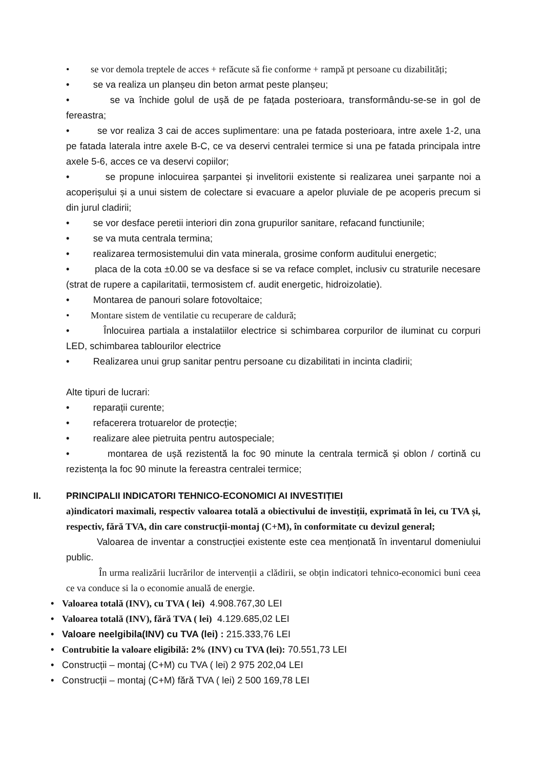• se vor demola treptele de acces + refăcute să fie conforme + rampă pt persoane cu dizabilități;
• se va realiza un planșeu din beton armat peste planșeu;
• se va închide golul de ușă de pe fațada posterioara, transformându-se-se in gol de fereastra;
• se vor realiza 3 cai de acces suplimentare: una pe fatada posterioara, intre axele 1-2, una pe fatada laterala intre axele B-C, ce va deservi centralei termice si una pe fatada principala intre axele 5-6, acces ce va deservi copiilor;
• se propune inlocuirea șarpantei și invelitorii existente si realizarea unei șarpante noi a acoperișului și a unui sistem de colectare si evacuare a apelor pluviale de pe acoperis precum si din jurul cladirii;
• se vor desface peretii interiori din zona grupurilor sanitare, refacand functiunile;
• se va muta centrala termina;
• realizarea termosistemului din vata minerala, grosime conform auditului energetic;
• placa de la cota ±0.00 se va desface si se va reface complet, inclusiv cu straturile necesare (strat de rupere a capilaritatii, termosistem cf. audit energetic, hidroizolatie).
• Montarea de panouri solare fotovoltaice;
• Montare sistem de ventilatie cu recuperare de caldură;
• Înlocuirea partiala a instalatiilor electrice si schimbarea corpurilor de iluminat cu corpuri LED, schimbarea tablourilor electrice
• Realizarea unui grup sanitar pentru persoane cu dizabilitati in incinta cladirii;
Alte tipuri de lucrari:
• reparații curente;
• refacerera trotuarelor de protecție;
• realizare alee pietruita pentru autospeciale;
• montarea de ușă rezistentă la foc 90 minute la centrala termică și oblon / cortină cu rezistența la foc 90 minute la fereastra centralei termice;
II. PRINCIPALII INDICATORI TEHNICO-ECONOMICI AI INVESTIȚIEI
a)indicatori maximali, respectiv valoarea totală a obiectivului de investiții, exprimată în lei, cu TVA și, respectiv, fără TVA, din care construcții-montaj (C+M), în conformitate cu devizul general;
Valoarea de inventar a construcției existente este cea menționată în inventarul domeniului public.
În urma realizării lucrărilor de intervenții a clădirii, se obțin indicatori tehnico-economici buni ceea ce va conduce si la o economie anuală de energie.
• Valoarea totală (INV), cu TVA ( lei) 4.908.767,30 LEI
• Valoarea totală (INV), fără TVA ( lei) 4.129.685,02 LEI
• Valoare neelgibila(INV) cu TVA (lei) : 215.333,76 LEI
• Contrubitie la valoare eligibilă: 2% (INV) cu TVA (lei): 70.551,73 LEI
• Construcții – montaj (C+M) cu TVA ( lei) 2 975 202,04 LEI
• Construcții – montaj (C+M) fără TVA ( lei) 2 500 169,78 LEI